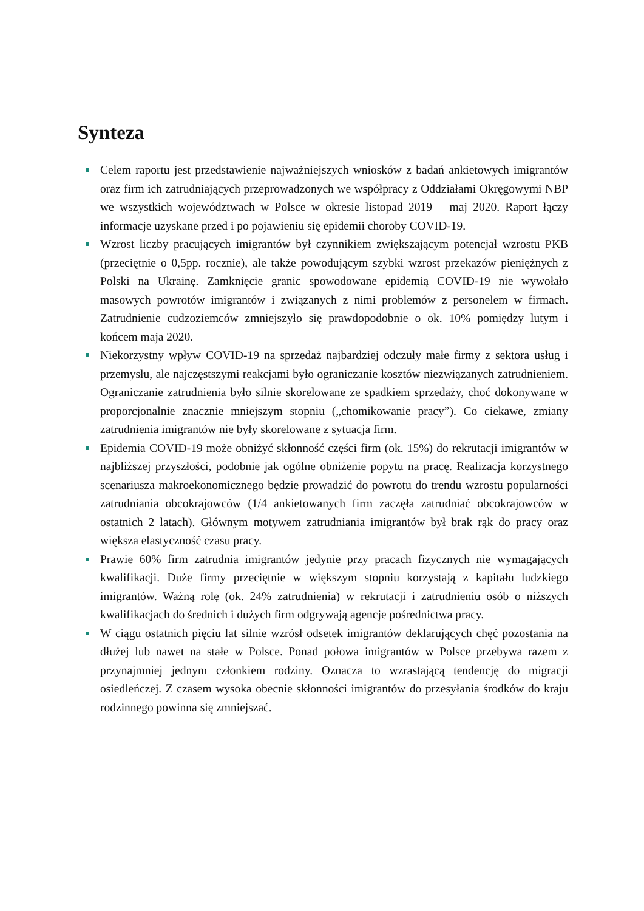Synteza
Celem raportu jest przedstawienie najważniejszych wniosków z badań ankietowych imigrantów oraz firm ich zatrudniających przeprowadzonych we współpracy z Oddziałami Okręgowymi NBP we wszystkich województwach w Polsce w okresie listopad 2019 – maj 2020. Raport łączy informacje uzyskane przed i po pojawieniu się epidemii choroby COVID-19.
Wzrost liczby pracujących imigrantów był czynnikiem zwiększającym potencjał wzrostu PKB (przeciętnie o 0,5pp. rocznie), ale także powodującym szybki wzrost przekazów pieniężnych z Polski na Ukrainę. Zamknięcie granic spowodowane epidemią COVID-19 nie wywołało masowych powrotów imigrantów i związanych z nimi problemów z personelem w firmach. Zatrudnienie cudzoziemców zmniejszyło się prawdopodobnie o ok. 10% pomiędzy lutym i końcem maja 2020.
Niekorzystny wpływ COVID-19 na sprzedaż najbardziej odczuły małe firmy z sektora usług i przemysłu, ale najczęstszymi reakcjami było ograniczanie kosztów niezwiązanych zatrudnieniem. Ograniczanie zatrudnienia było silnie skorelowane ze spadkiem sprzedaży, choć dokonywane w proporcjonalnie znacznie mniejszym stopniu („chomikowanie pracy”). Co ciekawe, zmiany zatrudnienia imigrantów nie były skorelowane z sytuacja firm.
Epidemia COVID-19 może obniżyć skłonność części firm (ok. 15%) do rekrutacji imigrantów w najbliższej przyszłości, podobnie jak ogólne obniżenie popytu na pracę. Realizacja korzystnego scenariusza makroekonomicznego będzie prowadzić do powrotu do trendu wzrostu popularności zatrudniania obcokrajowców (1/4 ankietowanych firm zaczęła zatrudniać obcokrajowców w ostatnich 2 latach). Głównym motywem zatrudniania imigrantów był brak rąk do pracy oraz większa elastyczność czasu pracy.
Prawie 60% firm zatrudnia imigrantów jedynie przy pracach fizycznych nie wymagających kwalifikacji. Duże firmy przeciętnie w większym stopniu korzystają z kapitału ludzkiego imigrantów. Ważną rolę (ok. 24% zatrudnienia) w rekrutacji i zatrudnieniu osób o niższych kwalifikacjach do średnich i dużych firm odgrywają agencje pośrednictwa pracy.
W ciągu ostatnich pięciu lat silnie wzrósł odsetek imigrantów deklarujących chęć pozostania na dłużej lub nawet na stałe w Polsce. Ponad połowa imigrantów w Polsce przebywa razem z przynajmniej jednym członkiem rodziny. Oznacza to wzrastającą tendencję do migracji osiedleńczej. Z czasem wysoka obecnie skłonności imigrantów do przesyłania środków do kraju rodzinnego powinna się zmniejszać.